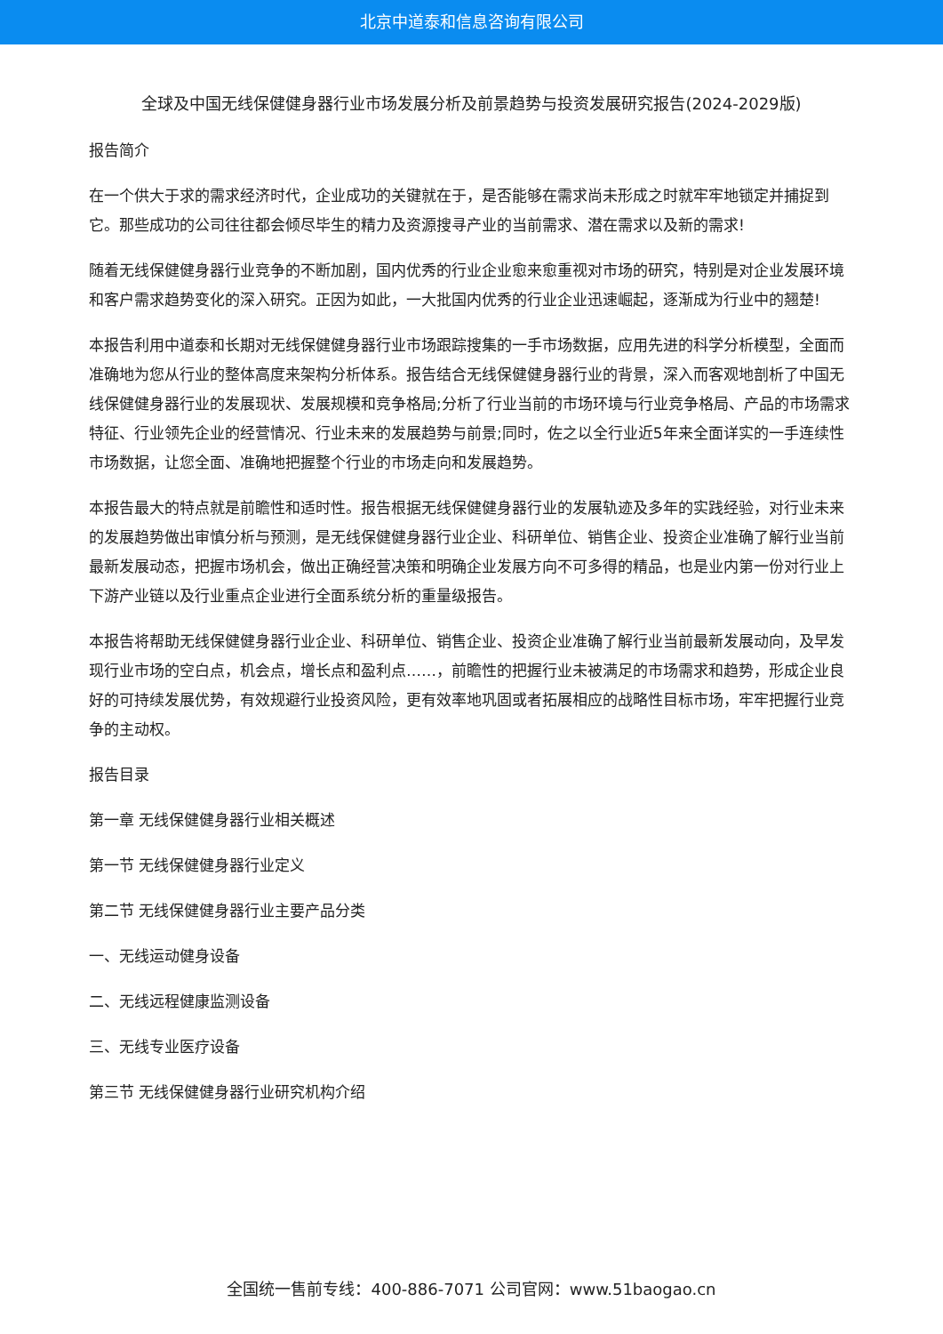北京中道泰和信息咨询有限公司
全球及中国无线保健健身器行业市场发展分析及前景趋势与投资发展研究报告(2024-2029版)
报告简介
在一个供大于求的需求经济时代，企业成功的关键就在于，是否能够在需求尚未形成之时就牢牢地锁定并捕捉到它。那些成功的公司往往都会倾尽毕生的精力及资源搜寻产业的当前需求、潜在需求以及新的需求!
随着无线保健健身器行业竞争的不断加剧，国内优秀的行业企业愈来愈重视对市场的研究，特别是对企业发展环境和客户需求趋势变化的深入研究。正因为如此，一大批国内优秀的行业企业迅速崛起，逐渐成为行业中的翘楚!
本报告利用中道泰和长期对无线保健健身器行业市场跟踪搜集的一手市场数据，应用先进的科学分析模型，全面而准确地为您从行业的整体高度来架构分析体系。报告结合无线保健健身器行业的背景，深入而客观地剖析了中国无线保健健身器行业的发展现状、发展规模和竞争格局;分析了行业当前的市场环境与行业竞争格局、产品的市场需求特征、行业领先企业的经营情况、行业未来的发展趋势与前景;同时，佐之以全行业近5年来全面详实的一手连续性市场数据，让您全面、准确地把握整个行业的市场走向和发展趋势。
本报告最大的特点就是前瞻性和适时性。报告根据无线保健健身器行业的发展轨迹及多年的实践经验，对行业未来的发展趋势做出审慎分析与预测，是无线保健健身器行业企业、科研单位、销售企业、投资企业准确了解行业当前最新发展动态，把握市场机会，做出正确经营决策和明确企业发展方向不可多得的精品，也是业内第一份对行业上下游产业链以及行业重点企业进行全面系统分析的重量级报告。
本报告将帮助无线保健健身器行业企业、科研单位、销售企业、投资企业准确了解行业当前最新发展动向，及早发现行业市场的空白点，机会点，增长点和盈利点……，前瞻性的把握行业未被满足的市场需求和趋势，形成企业良好的可持续发展优势，有效规避行业投资风险，更有效率地巩固或者拓展相应的战略性目标市场，牢牢把握行业竞争的主动权。
报告目录
第一章 无线保健健身器行业相关概述
第一节 无线保健健身器行业定义
第二节 无线保健健身器行业主要产品分类
一、无线运动健身设备
二、无线远程健康监测设备
三、无线专业医疗设备
第三节 无线保健健身器行业研究机构介绍
全国统一售前专线：400-886-7071 公司官网：www.51baogao.cn